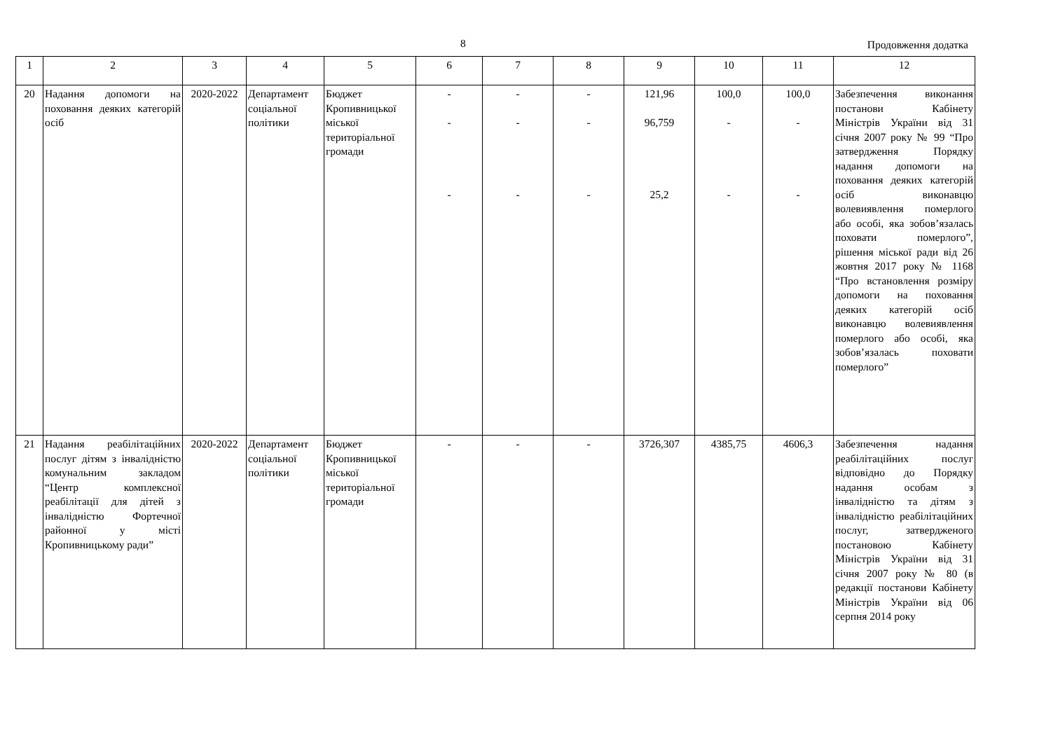8 Продовження додатка
| 1 | 2 | 3 | 4 | 5 | 6 | 7 | 8 | 9 | 10 | 11 | 12 |
| --- | --- | --- | --- | --- | --- | --- | --- | --- | --- | --- | --- |
| 20 | Надання допомоги на поховання деяких категорій осіб | 2020-2022 | Департамент соціальної політики | Бюджет Кропивницької міської територіальної громади | - - - | - - - | - - - | 121,96 96,759 25,2 | 100,0 - - | 100,0 - - | Забезпечення виконання постанови Кабінету Міністрів України від 31 січня 2007 року № 99 “Про затвердження Порядку надання допомоги на поховання деяких категорій осіб виконавцю волевиявлення померлого або особі, яка зобов’язалась поховати померлого”, рішення міської ради від 26 жовтня 2017 року № 1168 “Про встановлення розміру допомоги на поховання деяких категорій осіб виконавцю волевиявлення померлого або особі, яка зобов’язалась поховати померлого” |
| 21 | Надання реабілітаційних послуг дітям з інвалідністю комунальним закладом “Центр комплексної реабілітації для дітей з інвалідністю Фортечної районної у місті Кропивницькому ради” | 2020-2022 | Департамент соціальної політики | Бюджет Кропивницької міської територіальної громади | - | - | - | 3726,307 | 4385,75 | 4606,3 | Забезпечення надання реабілітаційних послуг відповідно до Порядку надання особам з інвалідністю та дітям з інвалідністю реабілітаційних послуг, затвердженого постановою Кабінету Міністрів України від 31 січня 2007 року № 80 (в редакції постанови Кабінету Міністрів України від 06 серпня 2014 року |